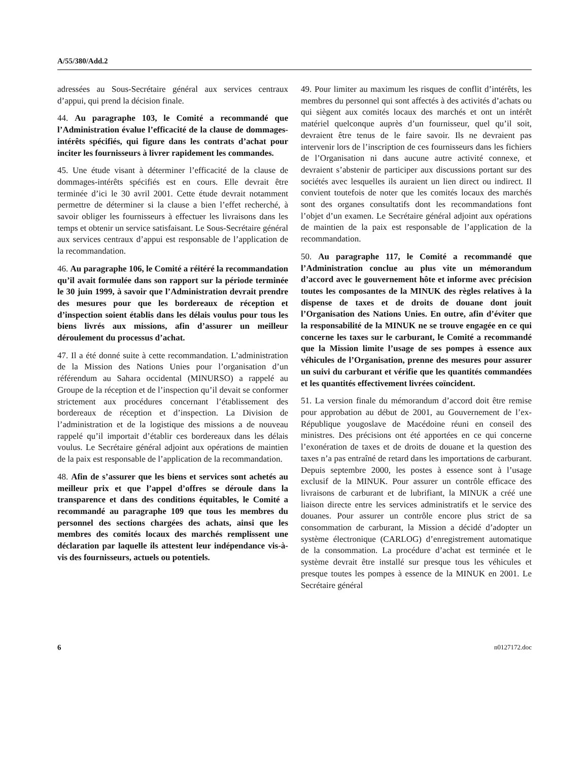A/55/380/Add.2
adressées au Sous-Secrétaire général aux services centraux d’appui, qui prend la décision finale.
44. Au paragraphe 103, le Comité a recommandé que l’Administration évalue l’efficacité de la clause de dommages-intérêts spécifiés, qui figure dans les contrats d’achat pour inciter les fournisseurs à livrer rapidement les commandes.
45. Une étude visant à déterminer l’efficacité de la clause de dommages-intérêts spécifiés est en cours. Elle devrait être terminée d’ici le 30 avril 2001. Cette étude devrait notamment permettre de déterminer si la clause a bien l’effet recherché, à savoir obliger les fournisseurs à effectuer les livraisons dans les temps et obtenir un service satisfaisant. Le Sous-Secrétaire général aux services centraux d’appui est responsable de l’application de la recommandation.
46. Au paragraphe 106, le Comité a réitéré la recommandation qu’il avait formulée dans son rapport sur la période terminée le 30 juin 1999, à savoir que l’Administration devrait prendre des mesures pour que les bordereaux de réception et d’inspection soient établis dans les délais voulus pour tous les biens livrés aux missions, afin d’assurer un meilleur déroulement du processus d’achat.
47. Il a été donné suite à cette recommandation. L’administration de la Mission des Nations Unies pour l’organisation d’un référendum au Sahara occidental (MINURSO) a rappelé au Groupe de la réception et de l’inspection qu’il devait se conformer strictement aux procédures concernant l’établissement des bordereaux de réception et d’inspection. La Division de l’administration et de la logistique des missions a de nouveau rappelé qu’il importait d’établir ces bordereaux dans les délais voulus. Le Secrétaire général adjoint aux opérations de maintien de la paix est responsable de l’application de la recommandation.
48. Afin de s’assurer que les biens et services sont achetés au meilleur prix et que l’appel d’offres se déroule dans la transparence et dans des conditions équitables, le Comité a recommandé au paragraphe 109 que tous les membres du personnel des sections chargées des achats, ainsi que les membres des comités locaux des marchés remplissent une déclaration par laquelle ils attestent leur indépendance vis-à-vis des fournisseurs, actuels ou potentiels.
49. Pour limiter au maximum les risques de conflit d’intérêts, les membres du personnel qui sont affectés à des activités d’achats ou qui siègent aux comités locaux des marchés et ont un intérêt matériel quelconque auprès d’un fournisseur, quel qu’il soit, devraient être tenus de le faire savoir. Ils ne devraient pas intervenir lors de l’inscription de ces fournisseurs dans les fichiers de l’Organisation ni dans aucune autre activité connexe, et devraient s’abstenir de participer aux discussions portant sur des sociétés avec lesquelles ils auraient un lien direct ou indirect. Il convient toutefois de noter que les comités locaux des marchés sont des organes consultatifs dont les recommandations font l’objet d’un examen. Le Secrétaire général adjoint aux opérations de maintien de la paix est responsable de l’application de la recommandation.
50. Au paragraphe 117, le Comité a recommandé que l’Administration conclue au plus vite un mémorandum d’accord avec le gouvernement hôte et informe avec précision toutes les composantes de la MINUK des règles relatives à la dispense de taxes et de droits de douane dont jouit l’Organisation des Nations Unies. En outre, afin d’éviter que la responsabilité de la MINUK ne se trouve engagée en ce qui concerne les taxes sur le carburant, le Comité a recommandé que la Mission limite l’usage de ses pompes à essence aux véhicules de l’Organisation, prenne des mesures pour assurer un suivi du carburant et vérifie que les quantités commandées et les quantités effectivement livrées coïncident.
51. La version finale du mémorandum d’accord doit être remise pour approbation au début de 2001, au Gouvernement de l’ex-République yougoslave de Macédoine réuni en conseil des ministres. Des précisions ont été apportées en ce qui concerne l’exonération de taxes et de droits de douane et la question des taxes n’a pas entraîné de retard dans les importations de carburant. Depuis septembre 2000, les postes à essence sont à l’usage exclusif de la MINUK. Pour assurer un contrôle efficace des livraisons de carburant et de lubrifiant, la MINUK a créé une liaison directe entre les services administratifs et le service des douanes. Pour assurer un contrôle encore plus strict de sa consommation de carburant, la Mission a décidé d’adopter un système électronique (CARLOG) d’enregistrement automatique de la consommation. La procédure d’achat est terminée et le système devrait être installé sur presque tous les véhicules et presque toutes les pompes à essence de la MINUK en 2001. Le Secrétaire général
6 n0127172.doc